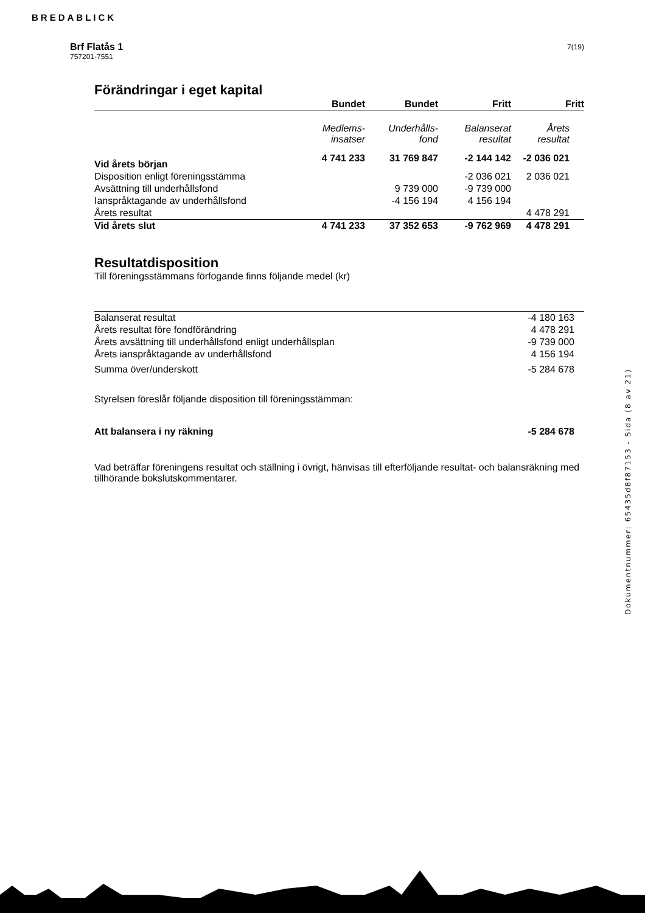BREDABLICK
7(19)
Brf Flatås 1
757201-7551
Förändringar i eget kapital
| | Bundet | Bundet | Fritt | Fritt |
| | Medlems- insatser | Underhålls- fond | Balanserat resultat | Årets resultat |
| Vid årets början | 4 741 233 | 31 769 847 | -2 144 142 | -2 036 021 |
| Disposition enligt föreningsstämma | | | -2 036 021 | 2 036 021 |
| Avsättning till underhållsfond | | 9 739 000 | -9 739 000 | |
| Ianspråktagande av underhållsfond | | -4 156 194 | 4 156 194 | |
| Årets resultat | | | | 4 478 291 |
| Vid årets slut | 4 741 233 | 37 352 653 | -9 762 969 | 4 478 291 |
Resultatdisposition
Till föreningsstämmans förfogande finns följande medel (kr)
| Balanserat resultat | -4 180 163 |
| Årets resultat före fondförändring | 4 478 291 |
| Årets avsättning till underhållsfond enligt underhållsplan | -9 739 000 |
| Årets ianspråktagande av underhållsfond | 4 156 194 |
| Summa över/underskott | -5 284 678 |
| Styrelsen föreslår följande disposition till föreningsstämman: | |
| Att balansera i ny räkning | -5 284 678 |
Vad beträffar föreningens resultat och ställning i övrigt, hänvisas till efterföljande resultat- och balansräkning med tillhörande bokslutskommentarer.
Dokumentnummer: 65435d8f87153 - Sida (8 av 21)